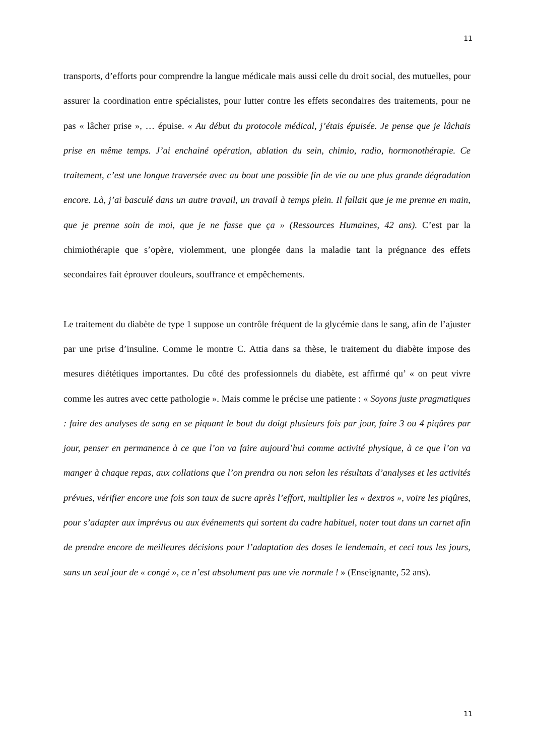11
transports, d’efforts pour comprendre la langue médicale mais aussi celle du droit social, des mutuelles, pour assurer la coordination entre spécialistes, pour lutter contre les effets secondaires des traitements, pour ne pas « lâcher prise », … épuise. « Au début du protocole médical, j’étais épuisée. Je pense que je lâchais prise en même temps. J’ai enchainé opération, ablation du sein, chimio, radio, hormonothérapie. Ce traitement, c’est une longue traversée avec au bout une possible fin de vie ou une plus grande dégradation encore. Là, j’ai basculé dans un autre travail, un travail à temps plein. Il fallait que je me prenne en main, que je prenne soin de moi, que je ne fasse que ça » (Ressources Humaines, 42 ans). C’est par la chimiothérapie que s’opère, violemment, une plongée dans la maladie tant la prégnance des effets secondaires fait éprouver douleurs, souffrance et empêchements.
Le traitement du diabète de type 1 suppose un contrôle fréquent de la glycémie dans le sang, afin de l’ajuster par une prise d’insuline. Comme le montre C. Attia dans sa thèse, le traitement du diabète impose des mesures diététiques importantes. Du côté des professionnels du diabète, est affirmé qu’ « on peut vivre comme les autres avec cette pathologie ». Mais comme le précise une patiente : « Soyons juste pragmatiques : faire des analyses de sang en se piquant le bout du doigt plusieurs fois par jour, faire 3 ou 4 piqûres par jour, penser en permanence à ce que l’on va faire aujourd’hui comme activité physique, à ce que l’on va manger à chaque repas, aux collations que l’on prendra ou non selon les résultats d’analyses et les activités prévues, vérifier encore une fois son taux de sucre après l’effort, multiplier les « dextros », voire les piqûres, pour s’adapter aux imprévus ou aux événements qui sortent du cadre habituel, noter tout dans un carnet afin de prendre encore de meilleures décisions pour l’adaptation des doses le lendemain, et ceci tous les jours, sans un seul jour de « congé », ce n’est absolument pas une vie normale ! » (Enseignante, 52 ans).
11